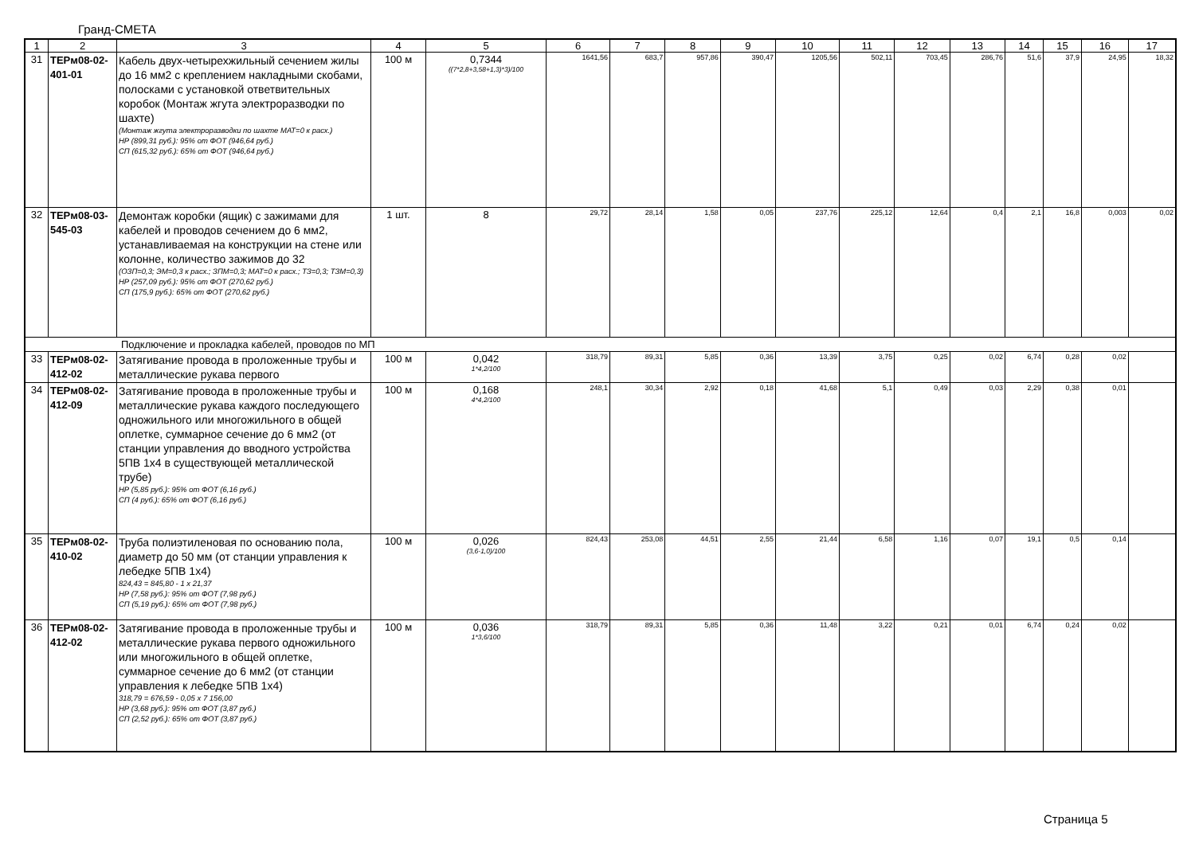Гранд-СМЕТА
| 1 | 2 | 3 | 4 | 5 | 6 | 7 | 8 | 9 | 10 | 11 | 12 | 13 | 14 | 15 | 16 | 17 |
| 31 | ТЕРм08-02-401-01 | Кабель двух-четырехжильный сечением жилы до 16 мм2 с креплением накладными скобами, полосками с установкой ответвительных коробок (Монтаж жгута электроразводки по шахте) (Монтаж жгута электроразводки по шахте МАТ=0 к расх.) НР (899,31 руб.): 95% от ФОТ (946,64 руб.) СП (615,32 руб.): 65% от ФОТ (946,64 руб.) | 100 м | 0,7344 ((7*2,8+3,58+1,3)*3)/100 | 1641,56 | 683,7 | 957,86 | 390,47 | 1205,56 | 502,11 | 703,45 | 286,76 | 51,6 | 37,9 | 24,95 | 18,32 |
| 32 | ТЕРм08-03-545-03 | Демонтаж коробки (ящик) с зажимами для кабелей и проводов сечением до 6 мм2, устанавливаемая на конструкции на стене или колонне, количество зажимов до 32 (ОЗП=0,3; ЭМ=0,3 к расх.; ЗПМ=0,3; МАТ=0 к расх.; ТЗ=0,3; ТЗМ=0,3) НР (257,09 руб.): 95% от ФОТ (270,62 руб.) СП (175,9 руб.): 65% от ФОТ (270,62 руб.) | 1 шт. | 8 | 29,72 | 28,14 | 1,58 | 0,05 | 237,76 | 225,12 | 12,64 | 0,4 | 2,1 | 16,8 | 0,003 | 0,02 |
| Подключение и прокладка кабелей, проводов по МП | | | | | | | | | | | | | | | | |
| 33 | ТЕРм08-02-412-02 | Затягивание провода в проложенные трубы и металлические рукава первого | 100 м | 0,042 1*4,2/100 | 318,79 | 89,31 | 5,85 | 0,36 | 13,39 | 3,75 | 0,25 | 0,02 | 6,74 | 0,28 | 0,02 | |
| 34 | ТЕРм08-02-412-09 | Затягивание провода в проложенные трубы и металлические рукава каждого последующего одножильного или многожильного в общей оплетке, суммарное сечение до 6 мм2 (от станции управления до вводного устройства 5ПВ 1х4 в существующей металлической трубе) НР (5,85 руб.): 95% от ФОТ (6,16 руб.) СП (4 руб.): 65% от ФОТ (6,16 руб.) | 100 м | 0,168 4*4,2/100 | 248,1 | 30,34 | 2,92 | 0,18 | 41,68 | 5,1 | 0,49 | 0,03 | 2,29 | 0,38 | 0,01 | |
| 35 | ТЕРм08-02-410-02 | Труба полиэтиленовая по основанию пола, диаметр до 50 мм (от станции управления к лебедке 5ПВ 1х4) 824,43 = 845,80 - 1 x 21,37 НР (7,58 руб.): 95% от ФОТ (7,98 руб.) СП (5,19 руб.): 65% от ФОТ (7,98 руб.) | 100 м | 0,026 (3,6-1,0)/100 | 824,43 | 253,08 | 44,51 | 2,55 | 21,44 | 6,58 | 1,16 | 0,07 | 19,1 | 0,5 | 0,14 | |
| 36 | ТЕРм08-02-412-02 | Затягивание провода в проложенные трубы и металлические рукава первого одножильного или многожильного в общей оплетке, суммарное сечение до 6 мм2 (от станции управления к лебедке 5ПВ 1х4) 318,79 = 676,59 - 0,05 x 7 156,00 НР (3,68 руб.): 95% от ФОТ (3,87 руб.) СП (2,52 руб.): 65% от ФОТ (3,87 руб.) | 100 м | 0,036 1*3,6/100 | 318,79 | 89,31 | 5,85 | 0,36 | 11,48 | 3,22 | 0,21 | 0,01 | 6,74 | 0,24 | 0,02 | |
Страница 5